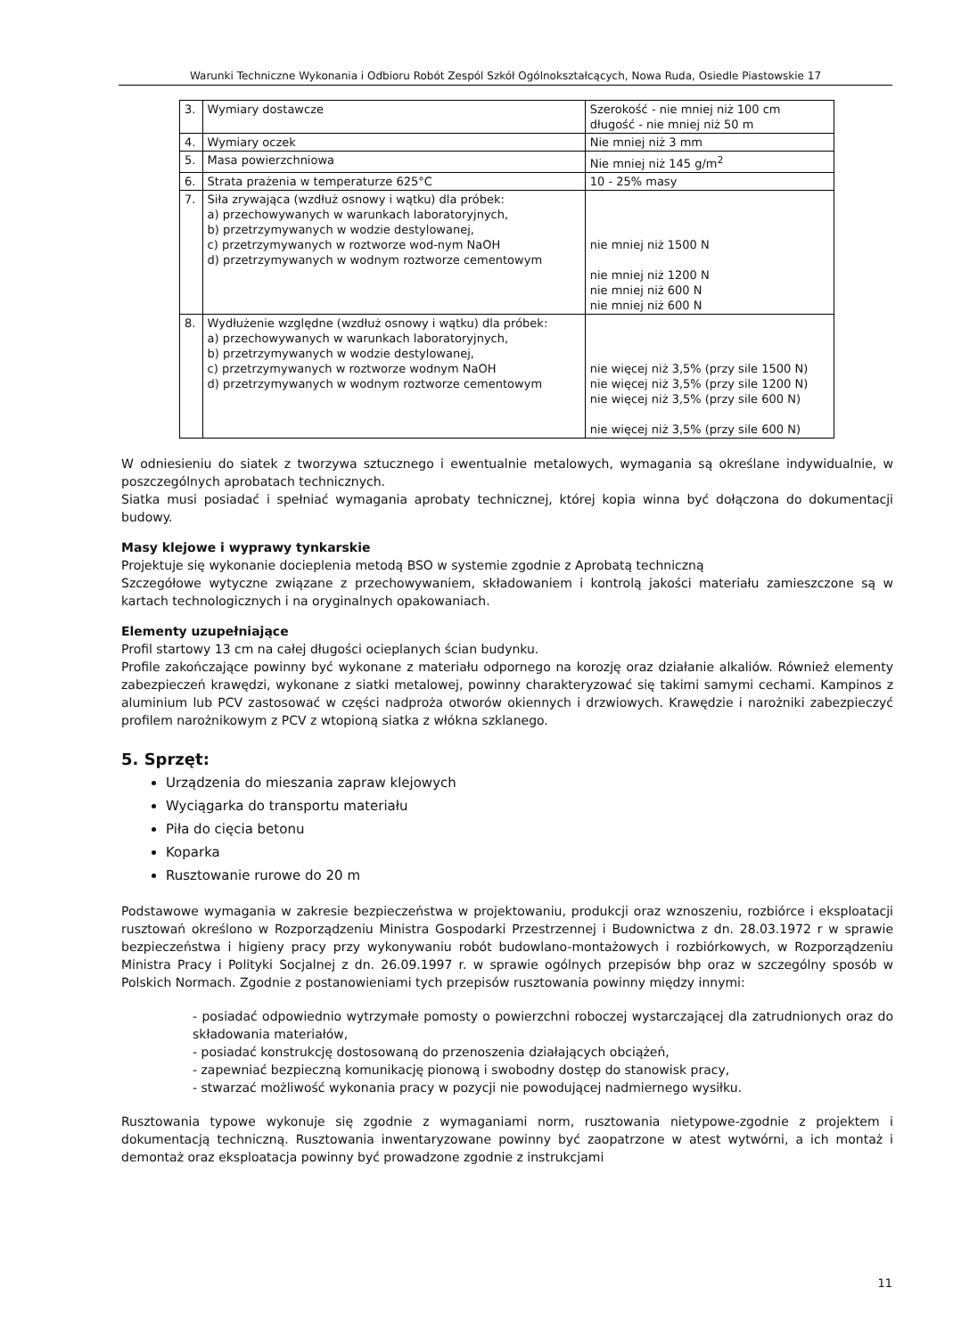Warunki Techniczne Wykonania i Odbioru Robót Zespól Szkół Ogólnokształcących, Nowa Ruda, Osiedle Piastowskie 17
| 3. | Wymiary dostawcze | Szerokość - nie mniej niż 100 cm długość - nie mniej niż 50 m |
| 4. | Wymiary oczek | Nie mniej niż 3 mm |
| 5. | Masa powierzchniowa | Nie mniej niż 145 g/m<sup>2</sup> |
| 6. | Strata prażenia w temperaturze 625°C | 10 - 25% masy |
| 7. | Siła zrywająca (wzdłuż osnowy i wątku) dla próbek: a) przechowywanych w warunkach laboratoryjnych, b) przetrzymywanych w wodzie destylowanej, c) przetrzymywanych w roztworze wod-nym NaOH d) przetrzymywanych w wodnym roztworze cementowym | nie mniej niż 1500 N nie mniej niż 1200 N nie mniej niż 600 N nie mniej niż 600 N |
| 8. | Wydłużenie względne (wzdłuż osnowy i wątku) dla próbek: a) przechowywanych w warunkach laboratoryjnych, b) przetrzymywanych w wodzie destylowanej, c) przetrzymywanych w roztworze wodnym NaOH d) przetrzymywanych w wodnym roztworze cementowym | nie więcej niż 3,5% (przy sile 1500 N) nie więcej niż 3,5% (przy sile 1200 N) nie więcej niż 3,5% (przy sile 600 N) nie więcej niż 3,5% (przy sile 600 N) |
W odniesieniu do siatek z tworzywa sztucznego i ewentualnie metalowych, wymagania są określane indywidualnie, w poszczególnych aprobatach technicznych.
Siatka musi posiadać i spełniać wymagania aprobaty technicznej, której kopia winna być dołączona do dokumentacji budowy.
Masy klejowe i wyprawy tynkarskie
Projektuje się wykonanie docieplenia metodą BSO w systemie zgodnie z Aprobatą techniczną
Szczegółowe wytyczne związane z przechowywaniem, składowaniem i kontrolą jakości materiału zamieszczone są w kartach technologicznych i na oryginalnych opakowaniach.
Elementy uzupełniające
Profil startowy 13 cm na całej długości ocieplanych ścian budynku.
Profile zakończające powinny być wykonane z materiału odpornego na korozję oraz działanie alkaliów. Również elementy zabezpieczeń krawędzi, wykonane z siatki metalowej, powinny charakteryzować się takimi samymi cechami. Kampinos z aluminium lub PCV zastosować w części nadproża otworów okiennych i drzwiowych. Krawędzie i narożniki zabezpieczyć profilem narożnikowym z PCV z wtopioną siatka z włókna szklanego.
5. Sprzęt:
Urządzenia do mieszania zapraw klejowych
Wyciągarka do transportu materiału
Piła do cięcia betonu
Koparka
Rusztowanie rurowe do 20 m
Podstawowe wymagania w zakresie bezpieczeństwa w projektowaniu, produkcji oraz wznoszeniu, rozbiórce i eksploatacji rusztowań określono w Rozporządzeniu Ministra Gospodarki Przestrzennej i Budownictwa z dn. 28.03.1972 r w sprawie bezpieczeństwa i higieny pracy przy wykonywaniu robót budowlano-montażowych i rozbiórkowych, w Rozporządzeniu Ministra Pracy i Polityki Socjalnej z dn. 26.09.1997 r. w sprawie ogólnych przepisów bhp oraz w szczególny sposób w Polskich Normach. Zgodnie z postanowieniami tych przepisów rusztowania powinny między innymi:
- posiadać odpowiednio wytrzymałe pomosty o powierzchni roboczej wystarczającej dla zatrudnionych oraz do składowania materiałów,
- posiadać konstrukcję dostosowaną do przenoszenia działających obciążeń,
- zapewniać bezpieczną komunikację pionową i swobodny dostęp do stanowisk pracy,
- stwarzać możliwość wykonania pracy w pozycji nie powodującej nadmiernego wysiłku.
Rusztowania typowe wykonuje się zgodnie z wymaganiami norm, rusztowania nietypowe-zgodnie z projektem i dokumentacją techniczną. Rusztowania inwentaryzowane powinny być zaopatrzone w atest wytwórni, a ich montaż i demontaż oraz eksploatacja powinny być prowadzone zgodnie z instrukcjami
11